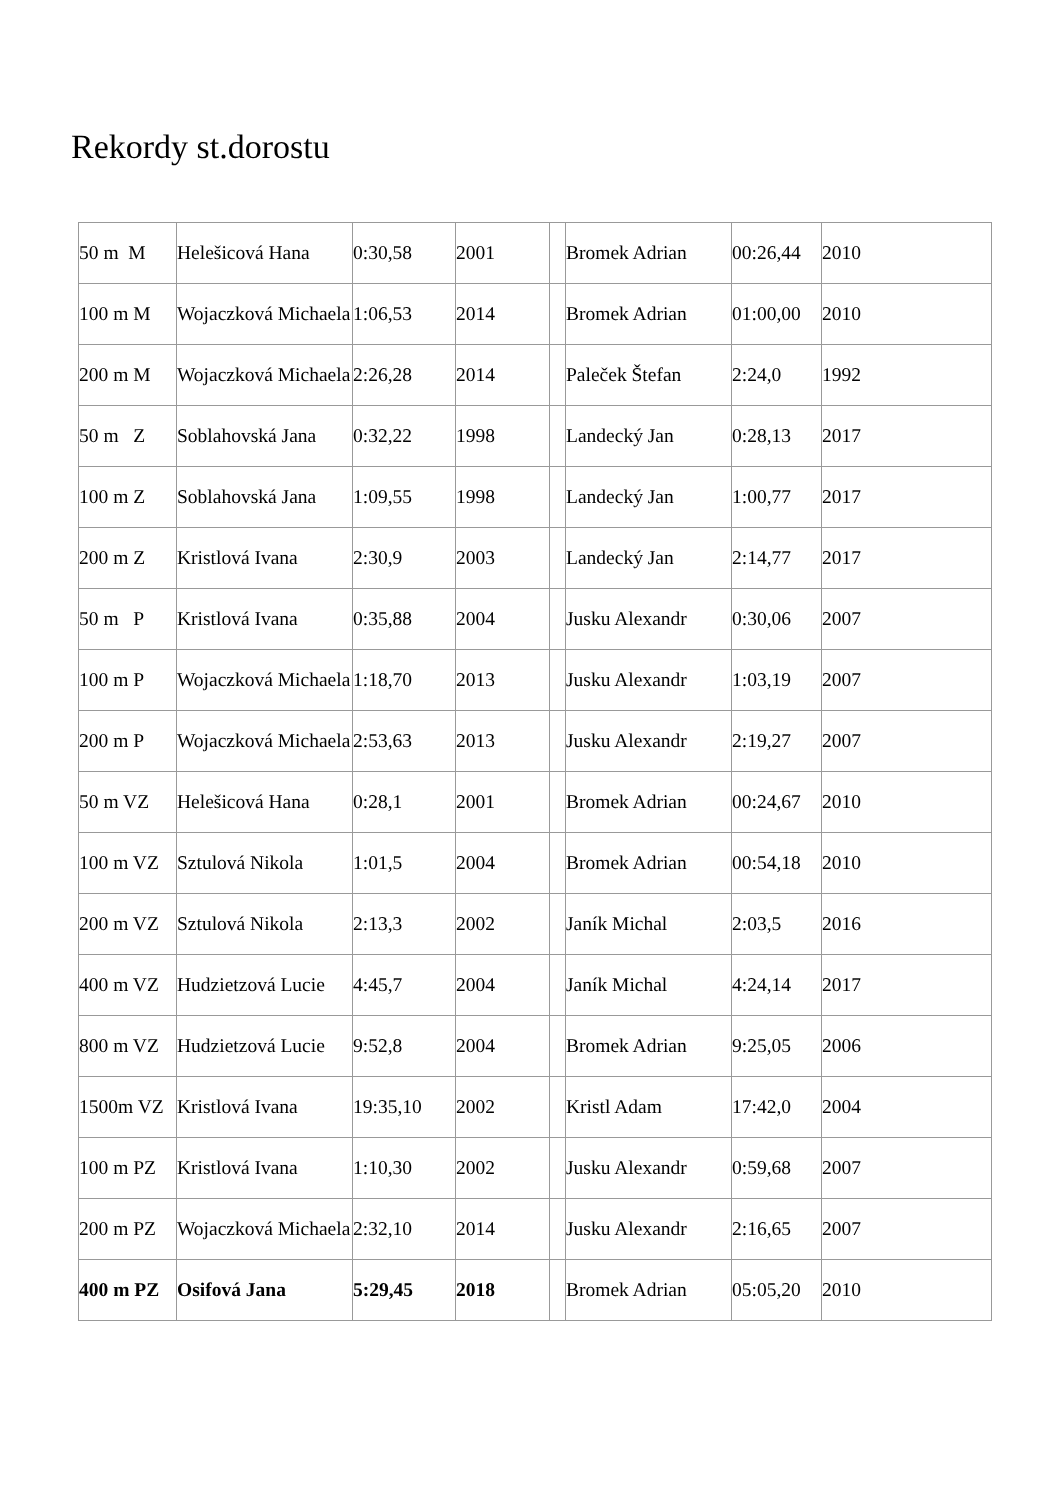Rekordy st.dorostu
| 50 m M | Helešicová Hana | 0:30,58 | 2001 | | Bromek Adrian | 00:26,44 | 2010 |
| 100 m M | Wojaczková Michaela | 1:06,53 | 2014 | | Bromek Adrian | 01:00,00 | 2010 |
| 200 m M | Wojaczková Michaela | 2:26,28 | 2014 | | Paleček Štefan | 2:24,0 | 1992 |
| 50 m Z | Soblahovská Jana | 0:32,22 | 1998 | | Landecký Jan | 0:28,13 | 2017 |
| 100 m Z | Soblahovská Jana | 1:09,55 | 1998 | | Landecký Jan | 1:00,77 | 2017 |
| 200 m Z | Kristlová Ivana | 2:30,9 | 2003 | | Landecký Jan | 2:14,77 | 2017 |
| 50 m P | Kristlová Ivana | 0:35,88 | 2004 | | Jusku Alexandr | 0:30,06 | 2007 |
| 100 m P | Wojaczková Michaela | 1:18,70 | 2013 | | Jusku Alexandr | 1:03,19 | 2007 |
| 200 m P | Wojaczková Michaela | 2:53,63 | 2013 | | Jusku Alexandr | 2:19,27 | 2007 |
| 50 m VZ | Helešicová Hana | 0:28,1 | 2001 | | Bromek Adrian | 00:24,67 | 2010 |
| 100 m VZ | Sztulová Nikola | 1:01,5 | 2004 | | Bromek Adrian | 00:54,18 | 2010 |
| 200 m VZ | Sztulová Nikola | 2:13,3 | 2002 | | Janík Michal | 2:03,5 | 2016 |
| 400 m VZ | Hudzietzová Lucie | 4:45,7 | 2004 | | Janík Michal | 4:24,14 | 2017 |
| 800 m VZ | Hudzietzová Lucie | 9:52,8 | 2004 | | Bromek Adrian | 9:25,05 | 2006 |
| 1500m VZ | Kristlová Ivana | 19:35,10 | 2002 | | Kristl Adam | 17:42,0 | 2004 |
| 100 m PZ | Kristlová Ivana | 1:10,30 | 2002 | | Jusku Alexandr | 0:59,68 | 2007 |
| 200 m PZ | Wojaczková Michaela | 2:32,10 | 2014 | | Jusku Alexandr | 2:16,65 | 2007 |
| 400 m PZ | Osifová Jana | 5:29,45 | 2018 | | Bromek Adrian | 05:05,20 | 2010 |